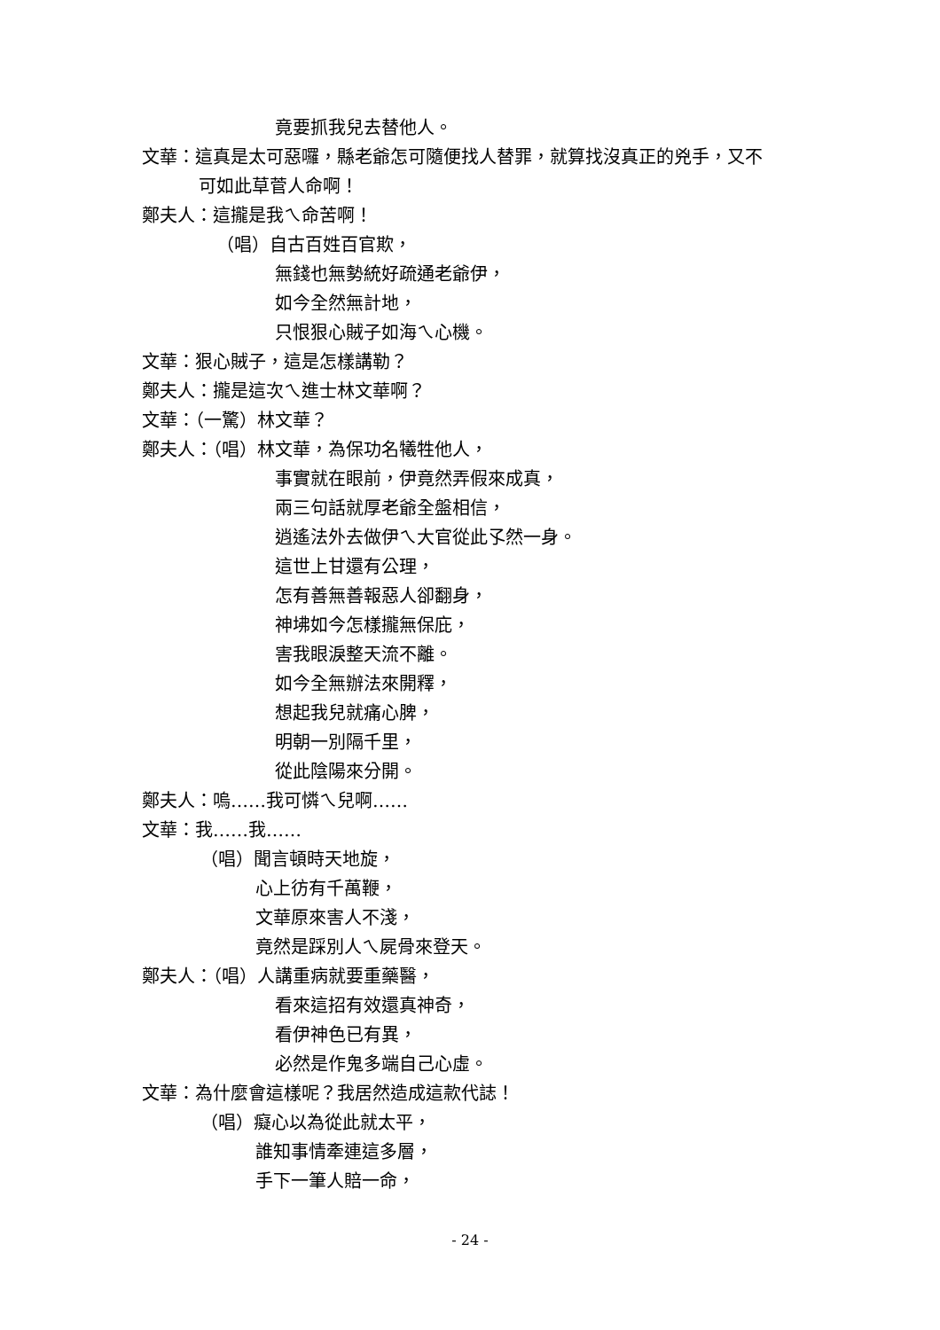竟要抓我兒去替他人。
文華：這真是太可惡囉，縣老爺怎可隨便找人替罪，就算找沒真正的兇手，又不
可如此草菅人命啊！
鄭夫人：這攏是我ㄟ命苦啊！
（唱）自古百姓百官欺，
無錢也無勢統好疏通老爺伊，
如今全然無計地，
只恨狠心賊子如海ㄟ心機。
文華：狠心賊子，這是怎樣講勒？
鄭夫人：攏是這次ㄟ進士林文華啊？
文華：（一驚）林文華？
鄭夫人：（唱）林文華，為保功名犧牲他人，
事實就在眼前，伊竟然弄假來成真，
兩三句話就厚老爺全盤相信，
逍遙法外去做伊ㄟ大官從此孓然一身。
這世上甘還有公理，
怎有善無善報惡人卻翻身，
神坲如今怎樣攏無保庇，
害我眼淚整天流不離。
如今全無辦法來開釋，
想起我兒就痛心脾，
明朝一別隔千里，
從此陰陽來分開。
鄭夫人：嗚……我可憐ㄟ兒啊……
文華：我……我……
（唱）聞言頓時天地旋，
心上彷有千萬鞭，
文華原來害人不淺，
竟然是踩別人ㄟ屍骨來登天。
鄭夫人：（唱）人講重病就要重藥醫，
看來這招有效還真神奇，
看伊神色已有異，
必然是作鬼多端自己心虛。
文華：為什麼會這樣呢？我居然造成這款代誌！
（唱）癡心以為從此就太平，
誰知事情牽連這多層，
手下一筆人賠一命，
- 24 -